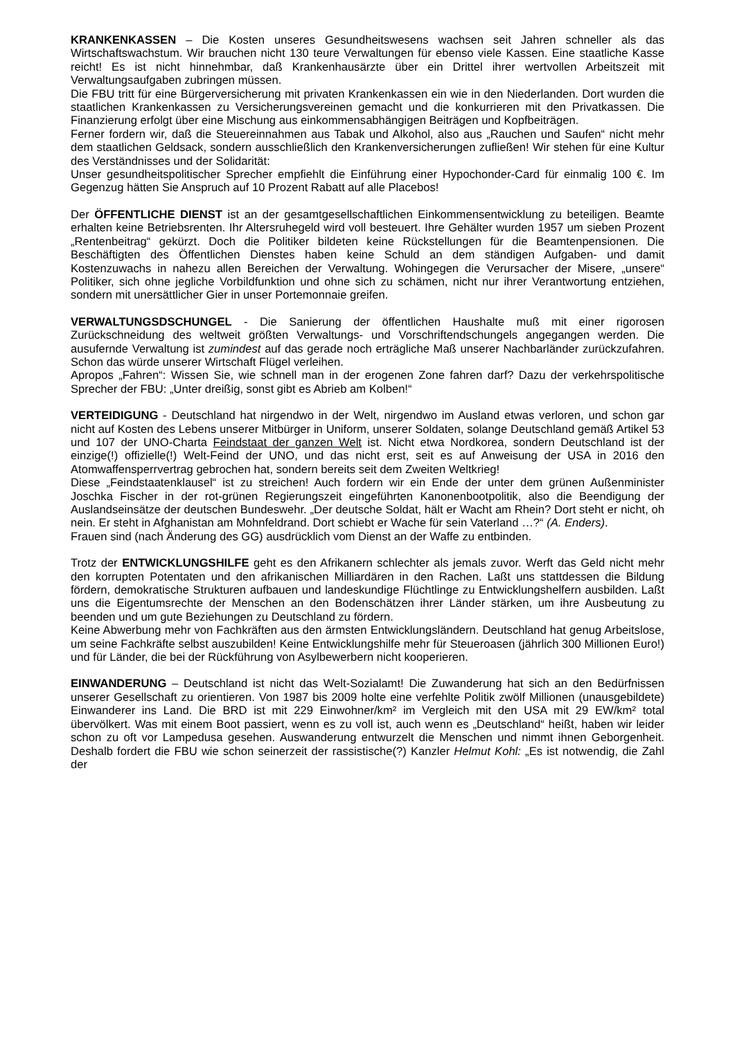KRANKENKASSEN – Die Kosten unseres Gesundheitswesens wachsen seit Jahren schneller als das Wirtschaftswachstum. Wir brauchen nicht 130 teure Verwaltungen für ebenso viele Kassen. Eine staatliche Kasse reicht! Es ist nicht hinnehmbar, daß Krankenhausärzte über ein Drittel ihrer wertvollen Arbeitszeit mit Verwaltungsaufgaben zubringen müssen.
Die FBU tritt für eine Bürgerversicherung mit privaten Krankenkassen ein wie in den Niederlanden. Dort wurden die staatlichen Krankenkassen zu Versicherungsvereinen gemacht und die konkurrieren mit den Privatkassen. Die Finanzierung erfolgt über eine Mischung aus einkommensabhängigen Beiträgen und Kopfbeiträgen.
Ferner fordern wir, daß die Steuereinnahmen aus Tabak und Alkohol, also aus „Rauchen und Saufen“ nicht mehr dem staatlichen Geldsack, sondern ausschließlich den Krankenversicherungen zufließen! Wir stehen für eine Kultur des Verständnisses und der Solidarität:
Unser gesundheitspolitischer Sprecher empfiehlt die Einführung einer Hypochonder-Card für einmalig 100 €. Im Gegenzug hätten Sie Anspruch auf 10 Prozent Rabatt auf alle Placebos!
Der ÖFFENTLICHE DIENST ist an der gesamtgesellschaftlichen Einkommensentwicklung zu beteiligen. Beamte erhalten keine Betriebsrenten. Ihr Altersruhegeld wird voll besteuert. Ihre Gehälter wurden 1957 um sieben Prozent „Rentenbeitrag“ gekürzt. Doch die Politiker bildeten keine Rückstellungen für die Beamtenpensionen. Die Beschäftigten des Öffentlichen Dienstes haben keine Schuld an dem ständigen Aufgaben- und damit Kostenzuwachs in nahezu allen Bereichen der Verwaltung. Wohingegen die Verursacher der Misere, „unsere“ Politiker, sich ohne jegliche Vorbildfunktion und ohne sich zu schämen, nicht nur ihrer Verantwortung entziehen, sondern mit unersättlicher Gier in unser Portemonnaie greifen.
VERWALTUNGSDSCHUNGEL - Die Sanierung der öffentlichen Haushalte muß mit einer rigorosen Zurückschneidung des weltweit größten Verwaltungs- und Vorschriftendschungels angegangen werden. Die ausufernde Verwaltung ist zumindest auf das gerade noch erträgliche Maß unserer Nachbarländer zurückzufahren. Schon das würde unserer Wirtschaft Flügel verleihen.
Apropos „Fahren“: Wissen Sie, wie schnell man in der erogenen Zone fahren darf? Dazu der verkehrspolitische Sprecher der FBU: „Unter dreißig, sonst gibt es Abrieb am Kolben!“
VERTEIDIGUNG - Deutschland hat nirgendwo in der Welt, nirgendwo im Ausland etwas verloren, und schon gar nicht auf Kosten des Lebens unserer Mitbürger in Uniform, unserer Soldaten, solange Deutschland gemäß Artikel 53 und 107 der UNO-Charta Feindstaat der ganzen Welt ist. Nicht etwa Nordkorea, sondern Deutschland ist der einzige(!) offizielle(!) Welt-Feind der UNO, und das nicht erst, seit es auf Anweisung der USA in 2016 den Atomwaffensperrvertrag gebrochen hat, sondern bereits seit dem Zweiten Weltkrieg!
Diese „Feindstaatenklausel“ ist zu streichen! Auch fordern wir ein Ende der unter dem grünen Außenminister Joschka Fischer in der rot-grünen Regierungszeit eingeführten Kanonenbootpolitik, also die Beendigung der Auslandseinsätze der deutschen Bundeswehr. „Der deutsche Soldat, hält er Wacht am Rhein? Dort steht er nicht, oh nein. Er steht in Afghanistan am Mohnfeldrand. Dort schiebt er Wache für sein Vaterland …?“ (A. Enders).
Frauen sind (nach Änderung des GG) ausdrücklich vom Dienst an der Waffe zu entbinden.
Trotz der ENTWICKLUNGSHILFE geht es den Afrikanern schlechter als jemals zuvor. Werft das Geld nicht mehr den korrupten Potentaten und den afrikanischen Milliardären in den Rachen. Laßt uns stattdessen die Bildung fördern, demokratische Strukturen aufbauen und landeskundige Flüchtlinge zu Entwicklungshelfern ausbilden. Laßt uns die Eigentumsrechte der Menschen an den Bodenschätzen ihrer Länder stärken, um ihre Ausbeutung zu beenden und um gute Beziehungen zu Deutschland zu fördern.
Keine Abwerbung mehr von Fachkräften aus den ärmsten Entwicklungsländern. Deutschland hat genug Arbeitslose, um seine Fachkräfte selbst auszubilden! Keine Entwicklungshilfe mehr für Steueroasen (jährlich 300 Millionen Euro!) und für Länder, die bei der Rückführung von Asylbewerbern nicht kooperieren.
EINWANDERUNG – Deutschland ist nicht das Welt-Sozialamt! Die Zuwanderung hat sich an den Bedürfnissen unserer Gesellschaft zu orientieren. Von 1987 bis 2009 holte eine verfehlte Politik zwölf Millionen (unausgebildete) Einwanderer ins Land. Die BRD ist mit 229 Einwohner/km² im Vergleich mit den USA mit 29 EW/km² total übervölkert. Was mit einem Boot passiert, wenn es zu voll ist, auch wenn es „Deutschland“ heißt, haben wir leider schon zu oft vor Lampedusa gesehen. Auswanderung entwurzelt die Menschen und nimmt ihnen Geborgenheit. Deshalb fordert die FBU wie schon seinerzeit der rassistische(?) Kanzler Helmut Kohl: „Es ist notwendig, die Zahl der